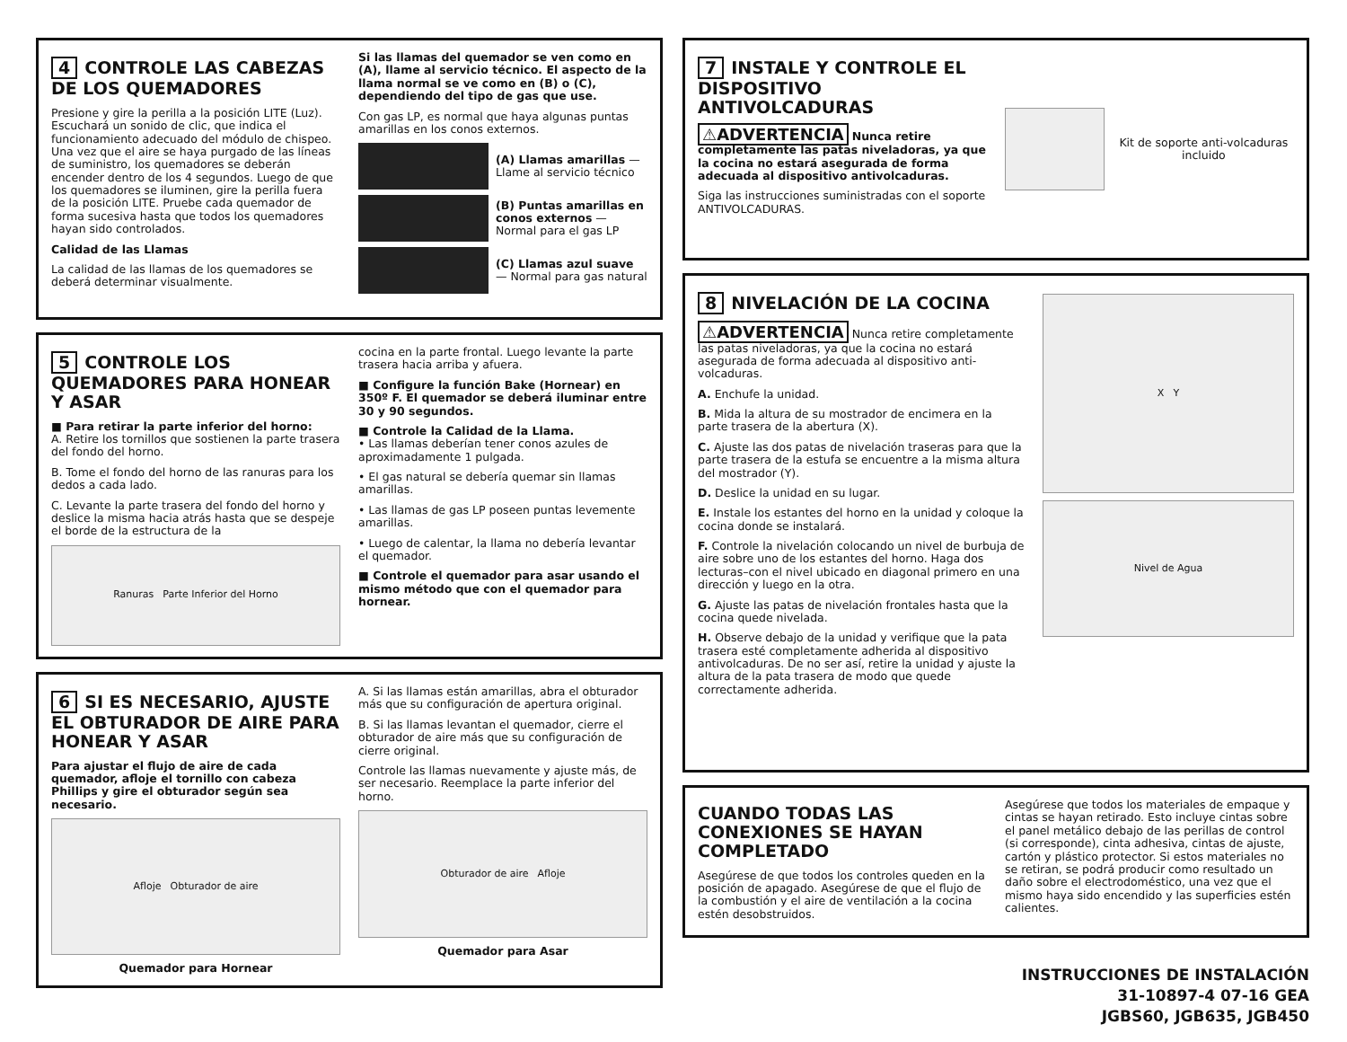4 CONTROLE LAS CABEZAS DE LOS QUEMADORES
Presione y gire la perilla a la posición LITE (Luz). Escuchará un sonido de clic, que indica el funcionamiento adecuado del módulo de chispeo. Una vez que el aire se haya purgado de las líneas de suministro, los quemadores se deberán encender dentro de los 4 segundos. Luego de que los quemadores se iluminen, gire la perilla fuera de la posición LITE. Pruebe cada quemador de forma sucesiva hasta que todos los quemadores hayan sido controlados.
Calidad de las Llamas
La calidad de las llamas de los quemadores se deberá determinar visualmente.
Si las llamas del quemador se ven como en (A), llame al servicio técnico. El aspecto de la llama normal se ve como en (B) o (C), dependiendo del tipo de gas que use.
Con gas LP, es normal que haya algunas puntas amarillas en los conos externos.
(A) Llamas amarillas —Llame al servicio técnico
(B) Puntas amarillas en conos externos — Normal para el gas LP
(C) Llamas azul suave — Normal para gas natural
5 CONTROLE LOS QUEMADORES PARA HONEAR Y ASAR
■ Para retirar la parte inferior del horno:
A. Retire los tornillos que sostienen la parte trasera del fondo del horno.
B. Tome el fondo del horno de las ranuras para los dedos a cada lado.
C. Levante la parte trasera del fondo del horno y deslice la misma hacia atrás hasta que se despeje el borde de la estructura de la
Ranuras Parte Inferior del Horno
cocina en la parte frontal. Luego levante la parte trasera hacia arriba y afuera.
■ Configure la función Bake (Hornear) en 350º F. El quemador se deberá iluminar entre 30 y 90 segundos.
■ Controle la Calidad de la Llama.
• Las llamas deberían tener conos azules de aproximadamente 1 pulgada.
• El gas natural se debería quemar sin llamas amarillas.
• Las llamas de gas LP poseen puntas levemente amarillas.
• Luego de calentar, la llama no debería levantar el quemador.
■ Controle el quemador para asar usando el mismo método que con el quemador para hornear.
6 SI ES NECESARIO, AJUSTE EL OBTURADOR DE AIRE PARA HONEAR Y ASAR
Para ajustar el flujo de aire de cada quemador, afloje el tornillo con cabeza Phillips y gire el obturador según sea necesario.
Afloje Obturador de aire
Quemador para Hornear
A. Si las llamas están amarillas, abra el obturador más que su configuración de apertura original.
B. Si las llamas levantan el quemador, cierre el obturador de aire más que su configuración de cierre original.
Controle las llamas nuevamente y ajuste más, de ser necesario. Reemplace la parte inferior del horno.
Obturador de aire Afloje
Quemador para Asar
7 INSTALE Y CONTROLE EL DISPOSITIVO ANTIVOLCADURAS
⚠ADVERTENCIA Nunca retire completamente las patas niveladoras, ya que la cocina no estará asegurada de forma adecuada al dispositivo antivolcaduras.
Siga las instrucciones suministradas con el soporte ANTIVOLCADURAS.
Kit de soporte anti-volcaduras incluido
8 NIVELACIÓN DE LA COCINA
⚠ADVERTENCIA Nunca retire completamente las patas niveladoras, ya que la cocina no estará asegurada de forma adecuada al dispositivo anti-volcaduras.
A. Enchufe la unidad.
B. Mida la altura de su mostrador de encimera en la parte trasera de la abertura (X).
C. Ajuste las dos patas de nivelación traseras para que la parte trasera de la estufa se encuentre a la misma altura del mostrador (Y).
D. Deslice la unidad en su lugar.
E. Instale los estantes del horno en la unidad y coloque la cocina donde se instalará.
F. Controle la nivelación colocando un nivel de burbuja de aire sobre uno de los estantes del horno. Haga dos lecturas–con el nivel ubicado en diagonal primero en una dirección y luego en la otra.
G. Ajuste las patas de nivelación frontales hasta que la cocina quede nivelada.
H. Observe debajo de la unidad y verifique que la pata trasera esté completamente adherida al dispositivo antivolcaduras. De no ser así, retire la unidad y ajuste la altura de la pata trasera de modo que quede correctamente adherida.
X Y
Nivel de Agua
CUANDO TODAS LAS CONEXIONES SE HAYAN COMPLETADO
Asegúrese de que todos los controles queden en la posición de apagado. Asegúrese de que el flujo de la combustión y el aire de ventilación a la cocina estén desobstruidos.
Asegúrese que todos los materiales de empaque y cintas se hayan retirado. Esto incluye cintas sobre el panel metálico debajo de las perillas de control (si corresponde), cinta adhesiva, cintas de ajuste, cartón y plástico protector. Si estos materiales no se retiran, se podrá producir como resultado un daño sobre el electrodoméstico, una vez que el mismo haya sido encendido y las superficies estén calientes.
INSTRUCCIONES DE INSTALACIÓN
31-10897-4 07-16 GEA
JGBS60, JGB635, JGB450